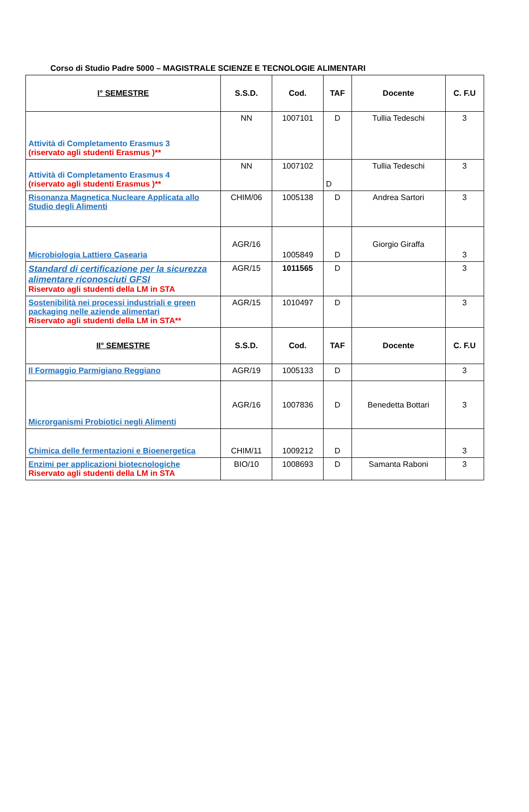Corso di Studio Padre 5000 – MAGISTRALE SCIENZE E TECNOLOGIE ALIMENTARI
| I° SEMESTRE | S.S.D. | Cod. | TAF | Docente | C. F.U |
| --- | --- | --- | --- | --- | --- |
| Attività di Completamento Erasmus 3 (riservato agli studenti Erasmus )** | NN | 1007101 | D | Tullia Tedeschi | 3 |
| Attività di Completamento Erasmus 4 (riservato agli studenti Erasmus )** | NN | 1007102 | D | Tullia Tedeschi | 3 |
| Risonanza Magnetica Nucleare Applicata allo Studio degli Alimenti | CHIM/06 | 1005138 | D | Andrea Sartori | 3 |
| Microbiologia Lattiero Casearia | AGR/16 | 1005849 | D | Giorgio Giraffa | 3 |
| Standard di certificazione per la sicurezza alimentare riconosciuti GFSI Riservato agli studenti della LM in STA | AGR/15 | 1011565 | D | | 3 |
| Sostenibilità nei processi industriali e green packaging nelle aziende alimentari Riservato agli studenti della LM in STA** | AGR/15 | 1010497 | D | | 3 |
| II° SEMESTRE | S.S.D. | Cod. | TAF | Docente | C. F.U |
| Il Formaggio Parmigiano Reggiano | AGR/19 | 1005133 | D | | 3 |
| Microrganismi Probiotici negli Alimenti | AGR/16 | 1007836 | D | Benedetta Bottari | 3 |
| Chimica delle fermentazioni e Bioenergetica | CHIM/11 | 1009212 | D | | 3 |
| Enzimi per applicazioni biotecnologiche Riservato agli studenti della LM in STA | BIO/10 | 1008693 | D | Samanta Raboni | 3 |